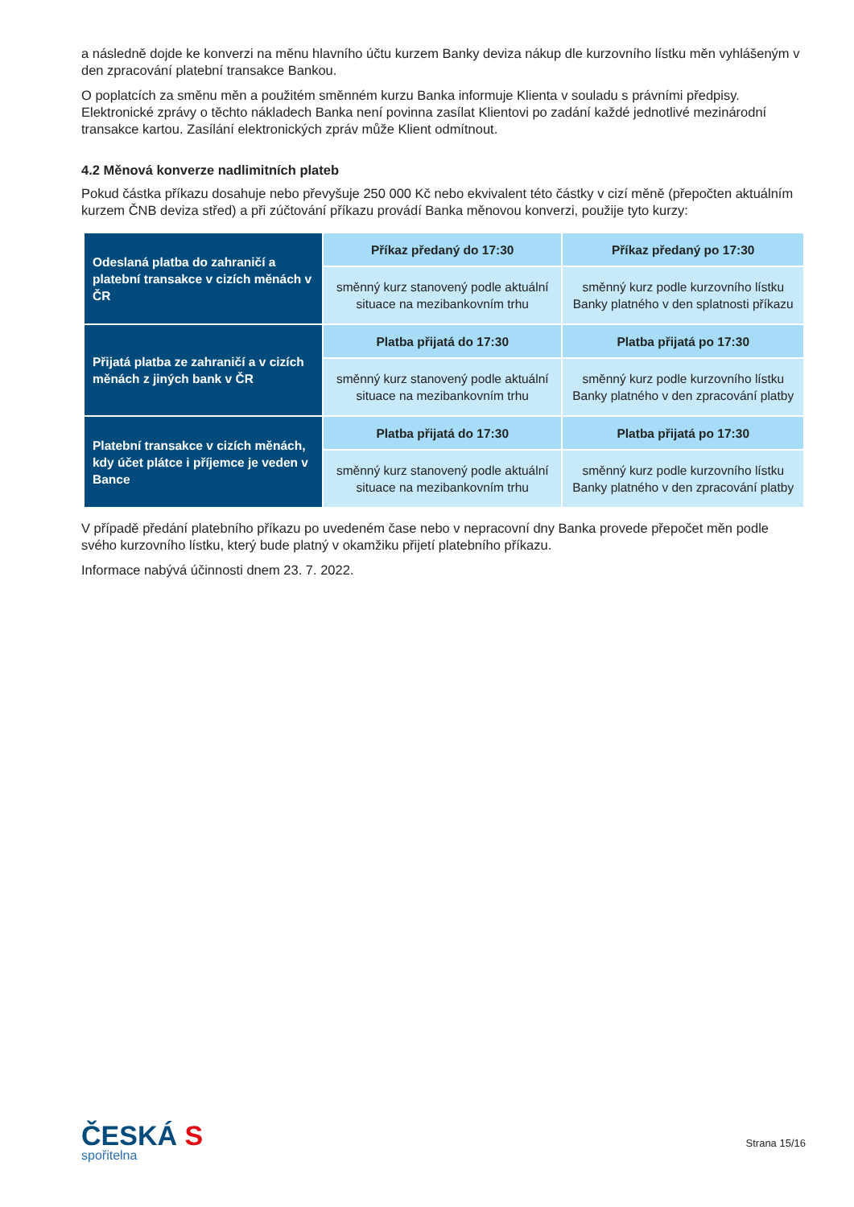a následně dojde ke konverzi na měnu hlavního účtu kurzem Banky deviza nákup dle kurzovního lístku měn vyhlášeným v den zpracování platební transakce Bankou.
O poplatcích za směnu měn a použitém směnném kurzu Banka informuje Klienta v souladu s právními předpisy. Elektronické zprávy o těchto nákladech Banka není povinna zasílat Klientovi po zadání každé jednotlivé mezinárodní transakce kartou. Zasílání elektronických zpráv může Klient odmítnout.
4.2 Měnová konverze nadlimitních plateb
Pokud částka příkazu dosahuje nebo převyšuje 250 000 Kč nebo ekvivalent této částky v cizí měně (přepočten aktuálním kurzem ČNB deviza střed) a při zúčtování příkazu provádí Banka měnovou konverzi, použije tyto kurzy:
| Odeslaná platba do zahraničí a platební transakce v cizích měnách v ČR | Příkaz předaný do 17:30 | Příkaz předaný po 17:30 |
| | směnný kurz stanovený podle aktuální situace na mezibankovním trhu | směnný kurz podle kurzovního lístku Banky platného v den splatnosti příkazu |
| Přijatá platba ze zahraničí a v cizích měnách z jiných bank v ČR | Platba přijatá do 17:30 | Platba přijatá po 17:30 |
| | směnný kurz stanovený podle aktuální situace na mezibankovním trhu | směnný kurz podle kurzovního lístku Banky platného v den zpracování platby |
| Platební transakce v cizích měnách, kdy účet plátce i příjemce je veden v Bance | Platba přijatá do 17:30 | Platba přijatá po 17:30 |
| | směnný kurz stanovený podle aktuální situace na mezibankovním trhu | směnný kurz podle kurzovního lístku Banky platného v den zpracování platby |
V případě předání platebního příkazu po uvedeném čase nebo v nepracovní dny Banka provede přepočet měn podle svého kurzovního lístku, který bude platný v okamžiku přijetí platebního příkazu.
Informace nabývá účinnosti dnem 23. 7. 2022.
ČESKÁ S
spořitelna
Strana 15/16